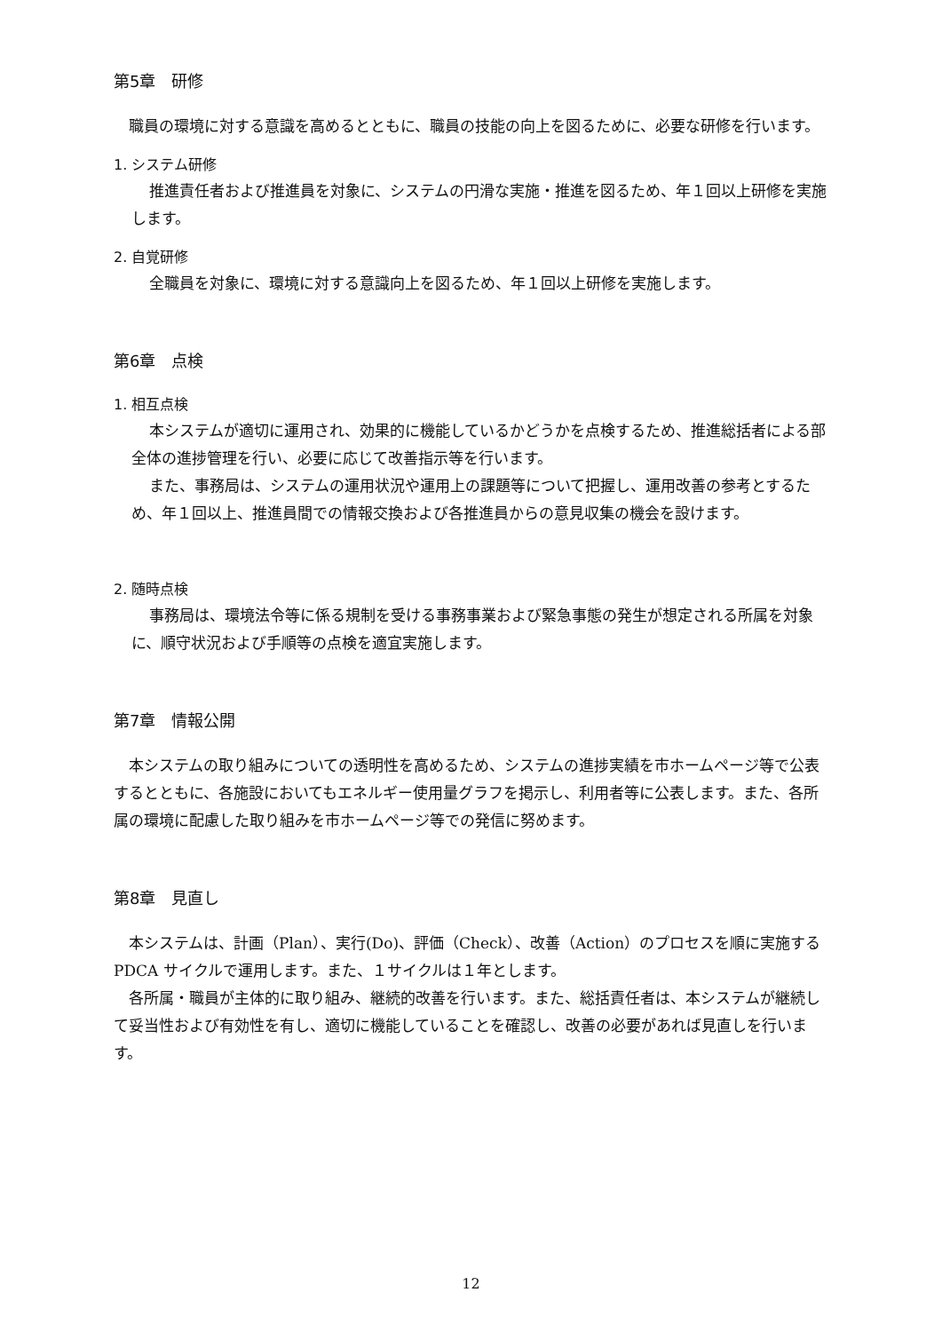第5章　研修
職員の環境に対する意識を高めるとともに、職員の技能の向上を図るために、必要な研修を行います。
1. システム研修
推進責任者および推進員を対象に、システムの円滑な実施・推進を図るため、年１回以上研修を実施します。
2. 自覚研修
全職員を対象に、環境に対する意識向上を図るため、年１回以上研修を実施します。
第6章　点検
1. 相互点検
本システムが適切に運用され、効果的に機能しているかどうかを点検するため、推進総括者による部全体の進捗管理を行い、必要に応じて改善指示等を行います。
また、事務局は、システムの運用状況や運用上の課題等について把握し、運用改善の参考とするため、年１回以上、推進員間での情報交換および各推進員からの意見収集の機会を設けます。
2. 随時点検
事務局は、環境法令等に係る規制を受ける事務事業および緊急事態の発生が想定される所属を対象に、順守状況および手順等の点検を適宜実施します。
第7章　情報公開
本システムの取り組みについての透明性を高めるため、システムの進捗実績を市ホームページ等で公表するとともに、各施設においてもエネルギー使用量グラフを掲示し、利用者等に公表します。また、各所属の環境に配慮した取り組みを市ホームページ等での発信に努めます。
第8章　見直し
本システムは、計画（Plan）、実行(Do)、評価（Check）、改善（Action）のプロセスを順に実施する PDCA サイクルで運用します。また、１サイクルは１年とします。
各所属・職員が主体的に取り組み、継続的改善を行います。また、総括責任者は、本システムが継続して妥当性および有効性を有し、適切に機能していることを確認し、改善の必要があれば見直しを行います。
12